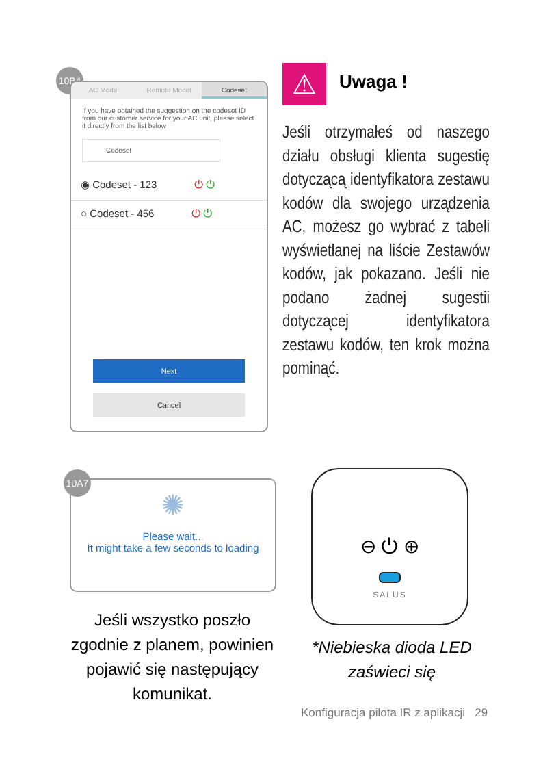10B4
AC Model Remote Model Codeset
If you have obtained the suggestion on the codeset ID from our customer service for your AC unit, please select it directly from the list below
Codeset
◉ Codeset - 123 ⏻ ⏻
○ Codeset - 456 ⏻ ⏻
Next
Cancel
⚠ Uwaga !
Jeśli otrzymałeś od naszego działu obsługi klienta sugestię dotyczącą identyfikatora zestawu kodów dla swojego urządzenia AC, możesz go wybrać z tabeli wyświetlanej na liście Zestawów kodów, jak pokazano. Jeśli nie podano żadnej sugestii dotyczącej identyfikatora zestawu kodów, ten krok można pominąć.
10A7
✺
Please wait...
It might take a few seconds to loading
Jeśli wszystko poszło zgodnie z planem, powinien pojawić się następujący komunikat.
⊖ ⏻ ⊕
SALUS
*Niebieska dioda LED zaświeci się
Konfiguracja pilota IR z aplikacji 29